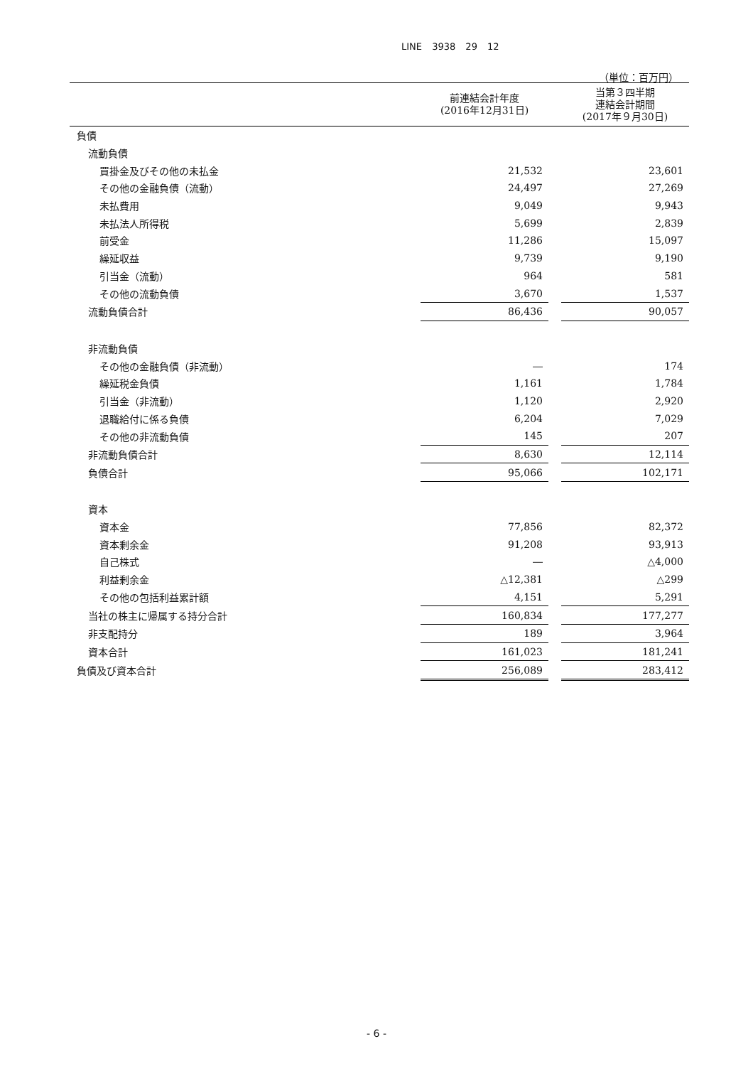LINE 3938 29 12
（単位：百万円）
| | 前連結会計年度 (2016年12月31日) | | 当第３四半期 連結会計期間 (2017年９月30日) |
| --- | --- | --- | --- |
| 負債 | | | |
| 流動負債 | | | |
| 買掛金及びその他の未払金 | 21,532 | | 23,601 |
| その他の金融負債（流動） | 24,497 | | 27,269 |
| 未払費用 | 9,049 | | 9,943 |
| 未払法人所得税 | 5,699 | | 2,839 |
| 前受金 | 11,286 | | 15,097 |
| 繰延収益 | 9,739 | | 9,190 |
| 引当金（流動） | 964 | | 581 |
| その他の流動負債 | 3,670 | | 1,537 |
| 流動負債合計 | 86,436 | | 90,057 |
| 非流動負債 | | | |
| その他の金融負債（非流動） | ― | | 174 |
| 繰延税金負債 | 1,161 | | 1,784 |
| 引当金（非流動） | 1,120 | | 2,920 |
| 退職給付に係る負債 | 6,204 | | 7,029 |
| その他の非流動負債 | 145 | | 207 |
| 非流動負債合計 | 8,630 | | 12,114 |
| 負債合計 | 95,066 | | 102,171 |
| 資本 | | | |
| 資本金 | 77,856 | | 82,372 |
| 資本剰余金 | 91,208 | | 93,913 |
| 自己株式 | ― | | △4,000 |
| 利益剰余金 | △12,381 | | △299 |
| その他の包括利益累計額 | 4,151 | | 5,291 |
| 当社の株主に帰属する持分合計 | 160,834 | | 177,277 |
| 非支配持分 | 189 | | 3,964 |
| 資本合計 | 161,023 | | 181,241 |
| 負債及び資本合計 | 256,089 | | 283,412 |
- 6 -